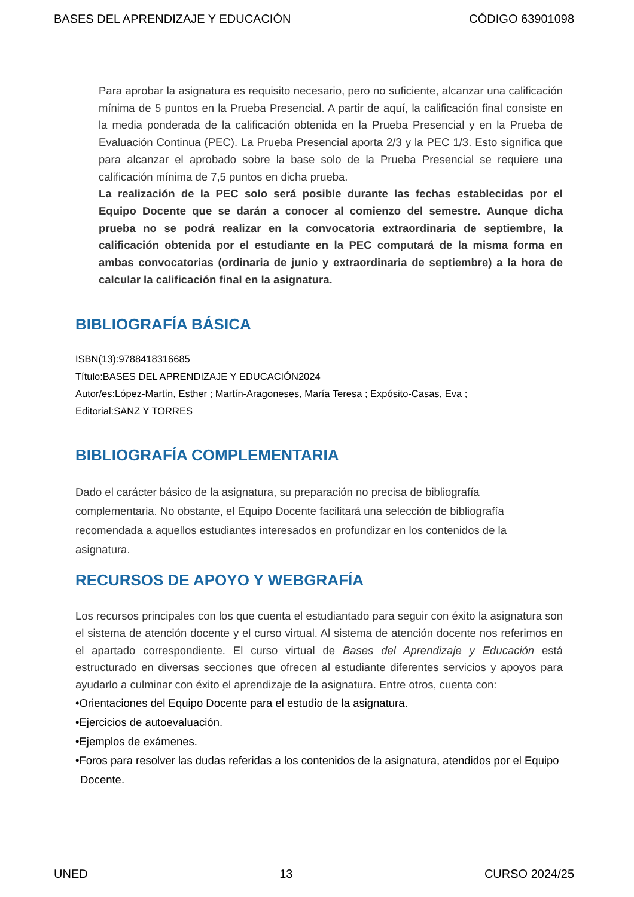BASES DEL APRENDIZAJE Y EDUCACIÓN CÓDIGO 63901098
Para aprobar la asignatura es requisito necesario, pero no suficiente, alcanzar una calificación mínima de 5 puntos en la Prueba Presencial. A partir de aquí, la calificación final consiste en la media ponderada de la calificación obtenida en la Prueba Presencial y en la Prueba de Evaluación Continua (PEC). La Prueba Presencial aporta 2/3 y la PEC 1/3. Esto significa que para alcanzar el aprobado sobre la base solo de la Prueba Presencial se requiere una calificación mínima de 7,5 puntos en dicha prueba.
La realización de la PEC solo será posible durante las fechas establecidas por el Equipo Docente que se darán a conocer al comienzo del semestre. Aunque dicha prueba no se podrá realizar en la convocatoria extraordinaria de septiembre, la calificación obtenida por el estudiante en la PEC computará de la misma forma en ambas convocatorias (ordinaria de junio y extraordinaria de septiembre) a la hora de calcular la calificación final en la asignatura.
BIBLIOGRAFÍA BÁSICA
ISBN(13):9788418316685
Título:BASES DEL APRENDIZAJE Y EDUCACIÓN2024
Autor/es:López-Martín, Esther ; Martín-Aragoneses, María Teresa ; Expósito-Casas, Eva ;
Editorial:SANZ Y TORRES
BIBLIOGRAFÍA COMPLEMENTARIA
Dado el carácter básico de la asignatura, su preparación no precisa de bibliografía complementaria. No obstante, el Equipo Docente facilitará una selección de bibliografía recomendada a aquellos estudiantes interesados en profundizar en los contenidos de la asignatura.
RECURSOS DE APOYO Y WEBGRAFÍA
Los recursos principales con los que cuenta el estudiantado para seguir con éxito la asignatura son el sistema de atención docente y el curso virtual. Al sistema de atención docente nos referimos en el apartado correspondiente. El curso virtual de Bases del Aprendizaje y Educación está estructurado en diversas secciones que ofrecen al estudiante diferentes servicios y apoyos para ayudarlo a culminar con éxito el aprendizaje de la asignatura. Entre otros, cuenta con:
•Orientaciones del Equipo Docente para el estudio de la asignatura.
•Ejercicios de autoevaluación.
•Ejemplos de exámenes.
•Foros para resolver las dudas referidas a los contenidos de la asignatura, atendidos por el Equipo Docente.
UNED 13 CURSO 2024/25